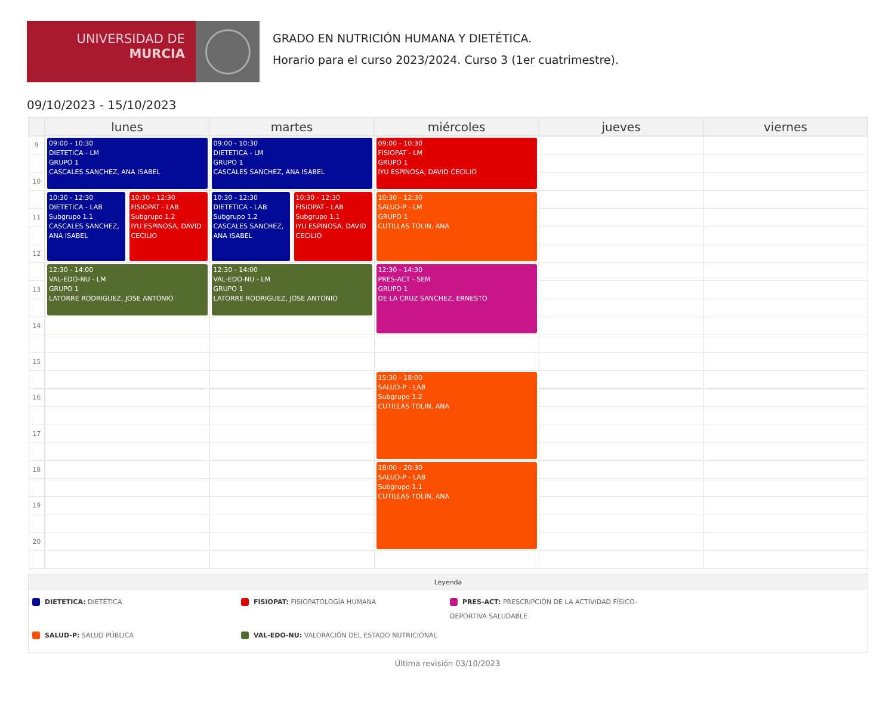UNIVERSIDAD DE
MURCIA
GRADO EN NUTRICIÓN HUMANA Y DIETÉTICA.
Horario para el curso 2023/2024. Curso 3 (1er cuatrimestre).
09/10/2023 - 15/10/2023
| | lunes | | martes | | miércoles | jueves | viernes |
| --- | --- | --- | --- | --- | --- | --- | --- |
| 9 | 09:00 - 10:30 DIETETICA - LM GRUPO 1 CASCALES SANCHEZ, ANA ISABEL | | 09:00 - 10:30 DIETETICA - LM GRUPO 1 CASCALES SANCHEZ, ANA ISABEL | | 09:00 - 10:30 FISIOPAT - LM GRUPO 1 IYU ESPINOSA, DAVID CECILIO | | |
| 10 | | | | | | | |
| | 10:30 - 12:30 DIETETICA - LAB Subgrupo 1.1 CASCALES SANCHEZ, ANA ISABEL | 10:30 - 12:30 FISIOPAT - LAB Subgrupo 1.2 IYU ESPINOSA, DAVID CECILIO | 10:30 - 12:30 DIETETICA - LAB Subgrupo 1.2 CASCALES SANCHEZ, ANA ISABEL | 10:30 - 12:30 FISIOPAT - LAB Subgrupo 1.1 IYU ESPINOSA, DAVID CECILIO | 10:30 - 12:30 SALUD-P - LM GRUPO 1 CUTILLAS TOLIN, ANA | | |
| 11 | | | | | | | |
| 12 | | | | | | | |
| | 12:30 - 14:00 VAL-EDO-NU - LM GRUPO 1 LATORRE RODRIGUEZ, JOSE ANTONIO | | 12:30 - 14:00 VAL-EDO-NU - LM GRUPO 1 LATORRE RODRIGUEZ, JOSE ANTONIO | | 12:30 - 14:30 PRES-ACT - SEM GRUPO 1 DE LA CRUZ SANCHEZ, ERNESTO | | |
| 13 | | | | | | | |
| 14 | | | | | | | |
| 15 | | | | | | | |
| | | | | | 15:30 - 18:00 SALUD-P - LAB Subgrupo 1.2 CUTILLAS TOLIN, ANA | | |
| 16 | | | | | | | |
| 17 | | | | | | | |
| 18 | | | | | 18:00 - 20:30 SALUD-P - LAB Subgrupo 1.1 CUTILLAS TOLIN, ANA | | |
| 19 | | | | | | | |
| 20 | | | | | | | |
Leyenda
DIETETICA: DIETÉTICA
FISIOPAT: FISIOPATOLOGÍA HUMANA
PRES-ACT: PRESCRIPCIÓN DE LA ACTIVIDAD FÍSICO-DEPORTIVA SALUDABLE
SALUD-P: SALUD PÚBLICA
VAL-EDO-NU: VALORACIÓN DEL ESTADO NUTRICIONAL
Última revisión 03/10/2023